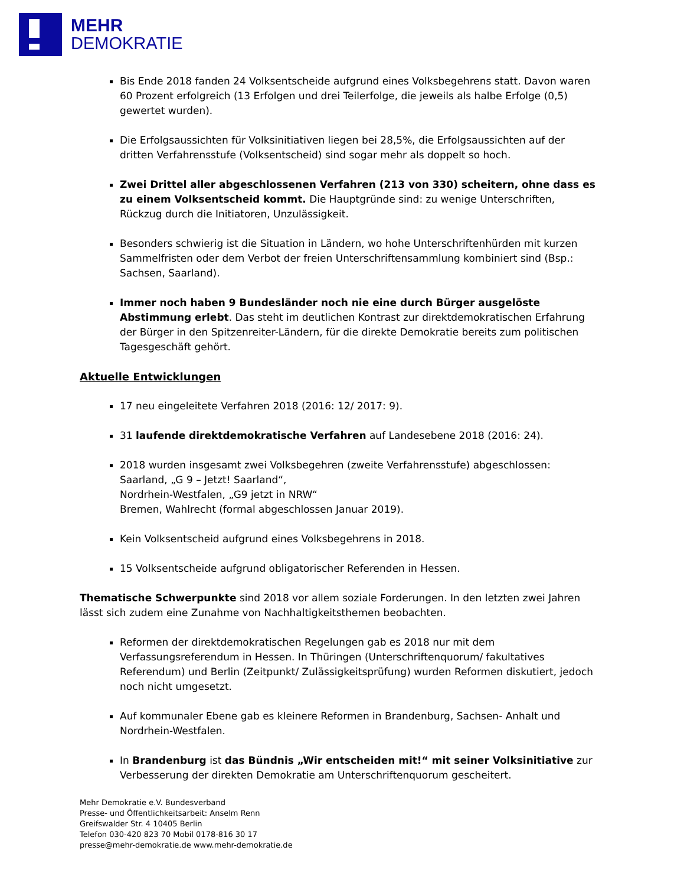MEHR
DEMOKRATIE
Bis Ende 2018 fanden 24 Volksentscheide aufgrund eines Volksbegehrens statt. Davon waren 60 Prozent erfolgreich (13 Erfolgen und drei Teilerfolge, die jeweils als halbe Erfolge (0,5) gewertet wurden).
Die Erfolgsaussichten für Volksinitiativen liegen bei 28,5%, die Erfolgsaussichten auf der dritten Verfahrensstufe (Volksentscheid) sind sogar mehr als doppelt so hoch.
Zwei Drittel aller abgeschlossenen Verfahren (213 von 330) scheitern, ohne dass es zu einem Volksentscheid kommt. Die Hauptgründe sind: zu wenige Unterschriften, Rückzug durch die Initiatoren, Unzulässigkeit.
Besonders schwierig ist die Situation in Ländern, wo hohe Unterschriftenhürden mit kurzen Sammelfristen oder dem Verbot der freien Unterschriftensammlung kombiniert sind (Bsp.: Sachsen, Saarland).
Immer noch haben 9 Bundesländer noch nie eine durch Bürger ausgelöste Abstimmung erlebt. Das steht im deutlichen Kontrast zur direktdemokratischen Erfahrung der Bürger in den Spitzenreiter-Ländern, für die direkte Demokratie bereits zum politischen Tagesgeschäft gehört.
Aktuelle Entwicklungen
17 neu eingeleitete Verfahren 2018 (2016: 12/ 2017: 9).
31 laufende direktdemokratische Verfahren auf Landesebene 2018 (2016: 24).
2018 wurden insgesamt zwei Volksbegehren (zweite Verfahrensstufe) abgeschlossen:
Saarland, „G 9 – Jetzt! Saarland“,
Nordrhein-Westfalen, „G9 jetzt in NRW“
Bremen, Wahlrecht (formal abgeschlossen Januar 2019).
Kein Volksentscheid aufgrund eines Volksbegehrens in 2018.
15 Volksentscheide aufgrund obligatorischer Referenden in Hessen.
Thematische Schwerpunkte sind 2018 vor allem soziale Forderungen. In den letzten zwei Jahren lässt sich zudem eine Zunahme von Nachhaltigkeitsthemen beobachten.
Reformen der direktdemokratischen Regelungen gab es 2018 nur mit dem Verfassungsreferendum in Hessen. In Thüringen (Unterschriftenquorum/ fakultatives Referendum) und Berlin (Zeitpunkt/ Zulässigkeitsprüfung) wurden Reformen diskutiert, jedoch noch nicht umgesetzt.
Auf kommunaler Ebene gab es kleinere Reformen in Brandenburg, Sachsen- Anhalt und Nordrhein-Westfalen.
In Brandenburg ist das Bündnis „Wir entscheiden mit!“ mit seiner Volksinitiative zur Verbesserung der direkten Demokratie am Unterschriftenquorum gescheitert.
Mehr Demokratie e.V. Bundesverband
Presse- und Öffentlichkeitsarbeit: Anselm Renn
Greifswalder Str. 4 10405 Berlin
Telefon 030-420 823 70 Mobil 0178-816 30 17
presse@mehr-demokratie.de www.mehr-demokratie.de